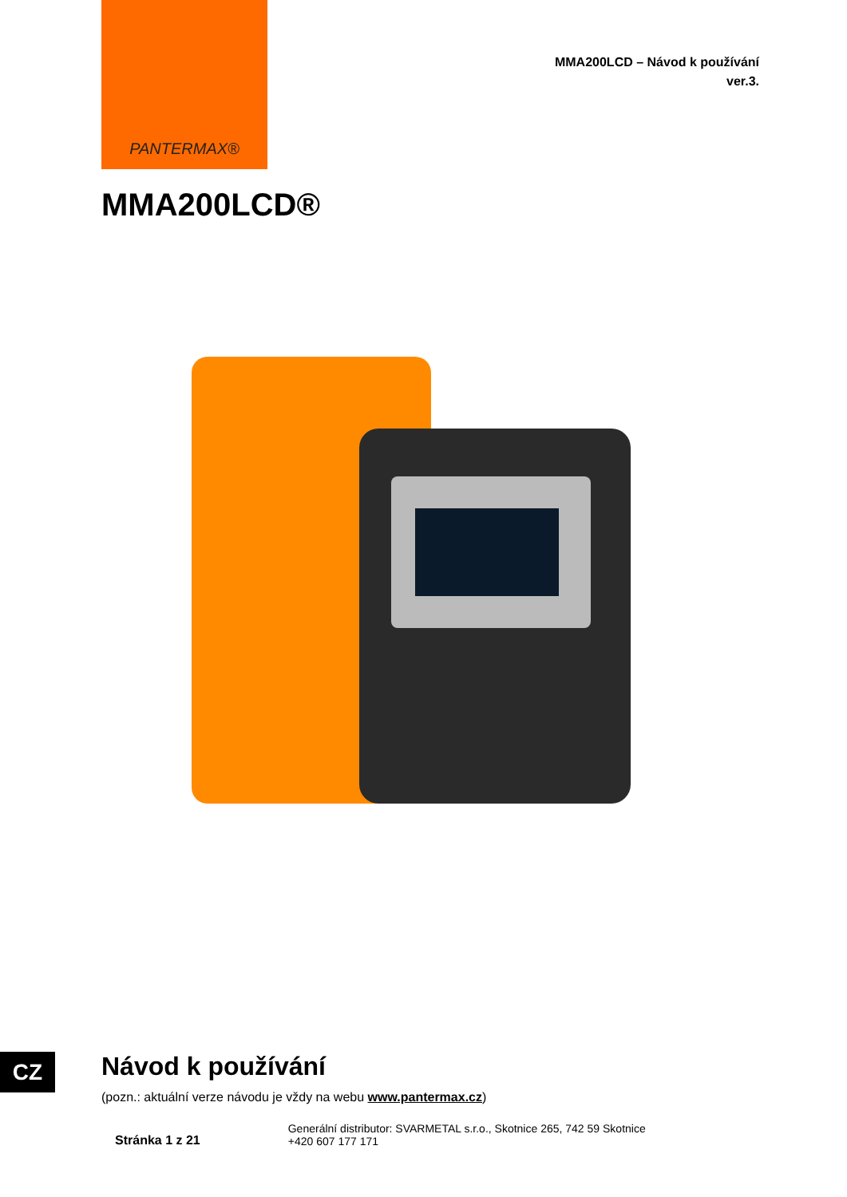PANTERMAX®
MMA200LCD – Návod k používání
ver.3.
MMA200LCD®
CZ Návod k používání
(pozn.: aktuální verze návodu je vždy na webu www.pantermax.cz)
Stránka 1 z 21
Generální distributor: SVARMETAL s.r.o., Skotnice 265, 742 59 Skotnice
+420 607 177 171